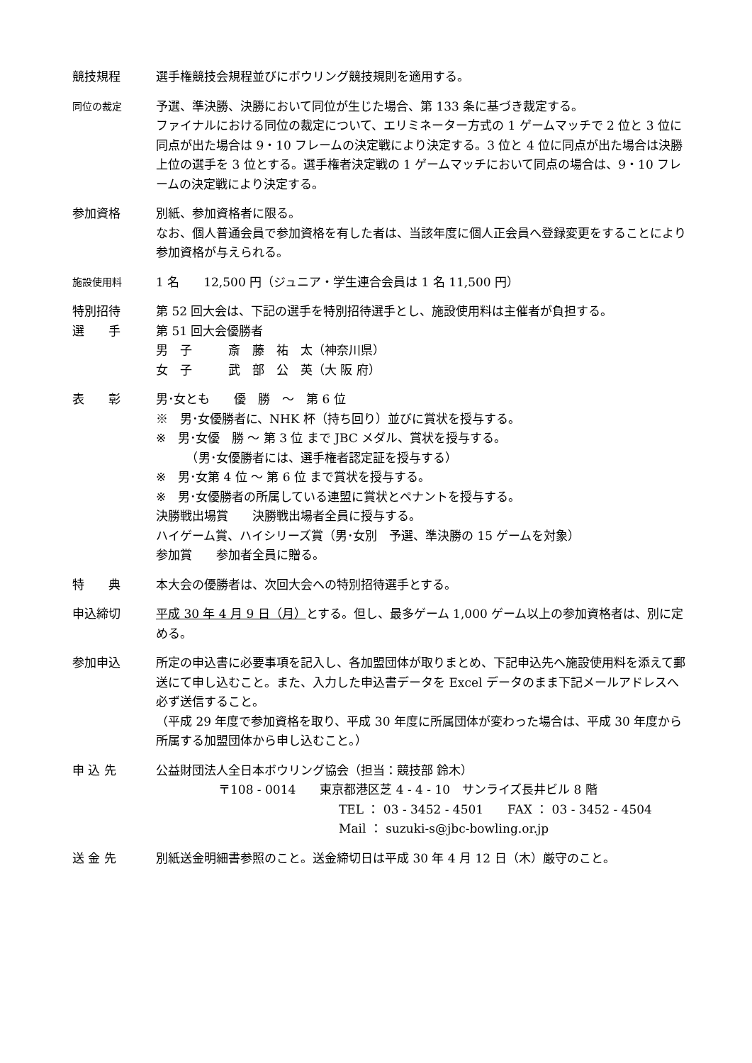競技規程 選手権競技会規程並びにボウリング競技規則を適用する。
同位の裁定
予選、準決勝、決勝において同位が生じた場合、第 133 条に基づき裁定する。
ファイナルにおける同位の裁定について、エリミネーター方式の 1 ゲームマッチで 2 位と 3 位に同点が出た場合は 9・10 フレームの決定戦により決定する。3 位と 4 位に同点が出た場合は決勝上位の選手を 3 位とする。選手権者決定戦の 1 ゲームマッチにおいて同点の場合は、9・10 フレームの決定戦により決定する。
参加資格 別紙、参加資格者に限る。
なお、個人普通会員で参加資格を有した者は、当該年度に個人正会員へ登録変更をすることにより参加資格が与えられる。
施設使用料
1 名　　12,500 円（ジュニア・学生連合会員は 1 名 11,500 円）
特別招待
選　　手
第 52 回大会は、下記の選手を特別招待選手とし、施設使用料は主催者が負担する。
第 51 回大会優勝者
男　子　　　斎　藤　祐　太（神奈川県）
女　子　　　武　部　公　英（大 阪 府）
表　　彰 男･女とも　　優　勝　～　第 6 位
※　男･女優勝者に、NHK 杯（持ち回り）並びに賞状を授与する。
※　男･女優　勝 ～ 第 3 位 まで JBC メダル、賞状を授与する。
　　　（男･女優勝者には、選手権者認定証を授与する）
※　男･女第 4 位 ～ 第 6 位 まで賞状を授与する。
※　男･女優勝者の所属している連盟に賞状とペナントを授与する。
決勝戦出場賞　　決勝戦出場者全員に授与する。
ハイゲーム賞、ハイシリーズ賞（男･女別　予選、準決勝の 15 ゲームを対象）
参加賞　　参加者全員に贈る。
特　　典 本大会の優勝者は、次回大会への特別招待選手とする。
申込締切 平成 30 年 4 月 9 日（月）とする。但し、最多ゲーム 1,000 ゲーム以上の参加資格者は、別に定める。
参加申込 所定の申込書に必要事項を記入し、各加盟団体が取りまとめ、下記申込先へ施設使用料を添えて郵送にて申し込むこと。また、入力した申込書データを Excel データのまま下記メールアドレスへ必ず送信すること。
（平成 29 年度で参加資格を取り、平成 30 年度に所属団体が変わった場合は、平成 30 年度から所属する加盟団体から申し込むこと。）
申 込 先 公益財団法人全日本ボウリング協会（担当：競技部 鈴木）
〒108 - 0014　　東京都港区芝 4 - 4 - 10　サンライズ長井ビル 8 階
TEL ： 03 - 3452 - 4501　　FAX ： 03 - 3452 - 4504
Mail ： suzuki-s@jbc-bowling.or.jp
送 金 先 別紙送金明細書参照のこと。送金締切日は平成 30 年 4 月 12 日（木）厳守のこと。